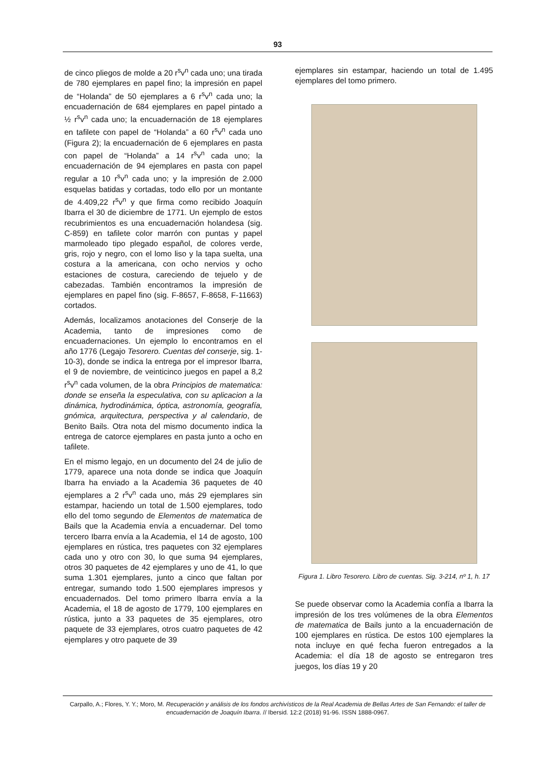93
de cinco pliegos de molde a 20 r<sup>s</sup>v<sup>n</sup> cada uno; una tirada de 780 ejemplares en papel fino; la impresión en papel de “Holanda” de 50 ejemplares a 6 r<sup>s</sup>v<sup>n</sup> cada uno; la encuadernación de 684 ejemplares en papel pintado a ½ r<sup>s</sup>v<sup>n</sup> cada uno; la encuadernación de 18 ejemplares en tafilete con papel de “Holanda” a 60 r<sup>s</sup>v<sup>n</sup> cada uno (Figura 2); la encuadernación de 6 ejemplares en pasta con papel de “Holanda” a 14 r<sup>s</sup>v<sup>n</sup> cada uno; la encuadernación de 94 ejemplares en pasta con papel regular a 10 r<sup>s</sup>v<sup>n</sup> cada uno; y la impresión de 2.000 esquelas batidas y cortadas, todo ello por un montante de 4.409,22 r<sup>s</sup>v<sup>n</sup> y que firma como recibido Joaquín Ibarra el 30 de diciembre de 1771. Un ejemplo de estos recubrimientos es una encuadernación holandesa (sig. C-859) en tafilete color marrón con puntas y papel marmoleado tipo plegado español, de colores verde, gris, rojo y negro, con el lomo liso y la tapa suelta, una costura a la americana, con ocho nervios y ocho estaciones de costura, careciendo de tejuelo y de cabezadas. También encontramos la impresión de ejemplares en papel fino (sig. F-8657, F-8658, F-11663) cortados.
Además, localizamos anotaciones del Conserje de la Academia, tanto de impresiones como de encuadernaciones. Un ejemplo lo encontramos en el año 1776 (Legajo Tesorero. Cuentas del conserje, sig. 1-10-3), donde se indica la entrega por el impresor Ibarra, el 9 de noviembre, de veinticinco juegos en papel a 8,2 r<sup>s</sup>v<sup>n</sup> cada volumen, de la obra Principios de matematica: donde se enseña la especulativa, con su aplicacion a la dinámica, hydrodinámica, óptica, astronomía, geografía, gnómica, arquitectura, perspectiva y al calendario, de Benito Bails. Otra nota del mismo documento indica la entrega de catorce ejemplares en pasta junto a ocho en tafilete.
En el mismo legajo, en un documento del 24 de julio de 1779, aparece una nota donde se indica que Joaquín Ibarra ha enviado a la Academia 36 paquetes de 40 ejemplares a 2 r<sup>s</sup>v<sup>n</sup> cada uno, más 29 ejemplares sin estampar, haciendo un total de 1.500 ejemplares, todo ello del tomo segundo de Elementos de matematica de Bails que la Academia envía a encuadernar. Del tomo tercero Ibarra envía a la Academia, el 14 de agosto, 100 ejemplares en rústica, tres paquetes con 32 ejemplares cada uno y otro con 30, lo que suma 94 ejemplares, otros 30 paquetes de 42 ejemplares y uno de 41, lo que suma 1.301 ejemplares, junto a cinco que faltan por entregar, sumando todo 1.500 ejemplares impresos y encuadernados. Del tomo primero Ibarra envía a la Academia, el 18 de agosto de 1779, 100 ejemplares en rústica, junto a 33 paquetes de 35 ejemplares, otro paquete de 33 ejemplares, otros cuatro paquetes de 42 ejemplares y otro paquete de 39
ejemplares sin estampar, haciendo un total de 1.495 ejemplares del tomo primero.
Figura 1. Libro Tesorero. Libro de cuentas. Sig. 3-214, nº 1, h. 17
Se puede observar como la Academia confía a Ibarra la impresión de los tres volúmenes de la obra Elementos de matematica de Bails junto a la encuadernación de 100 ejemplares en rústica. De estos 100 ejemplares la nota incluye en qué fecha fueron entregados a la Academia: el día 18 de agosto se entregaron tres juegos, los días 19 y 20
Carpallo, A.; Flores, Y. Y.; Moro, M. Recuperación y análisis de los fondos archivísticos de la Real Academia de Bellas Artes de San Fernando: el taller de encuadernación de Joaquín Ibarra. // Ibersid. 12:2 (2018) 91-96. ISSN 1888-0967.